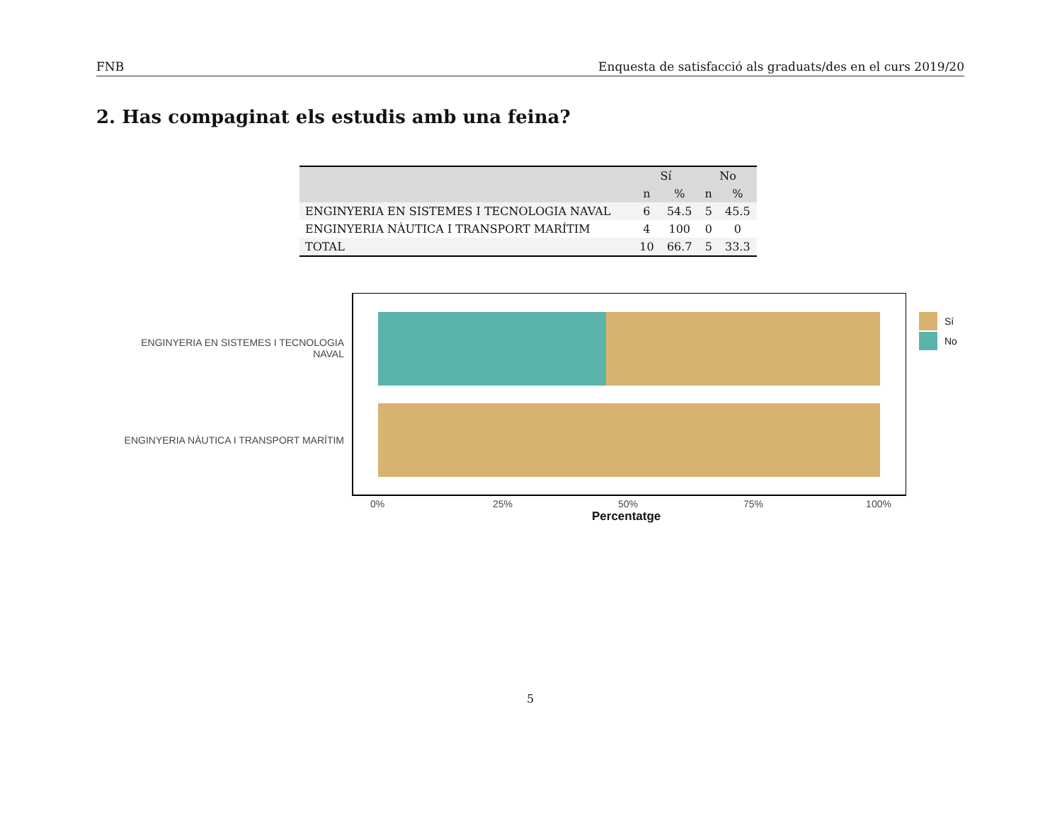FNB Enquesta de satisfacció als graduats/des en el curs 2019/20
2. Has compaginat els estudis amb una feina?
| | Sí | | No | |
| --- | --- | --- | --- | --- |
| | n | % | n | % |
| ENGINYERIA EN SISTEMES I TECNOLOGIA NAVAL | 6 | 54.5 | 5 | 45.5 |
| ENGINYERIA NÀUTICA I TRANSPORT MARÍTIM | 4 | 100 | 0 | 0 |
| TOTAL | 10 | 66.7 | 5 | 33.3 |
ENGINYERIA EN SISTEMES I TECNOLOGIA
NAVAL
ENGINYERIA NÀUTICA I TRANSPORT MARÍTIM
0% 25% 50% 75% 100%
Percentatge
Sí
No
5